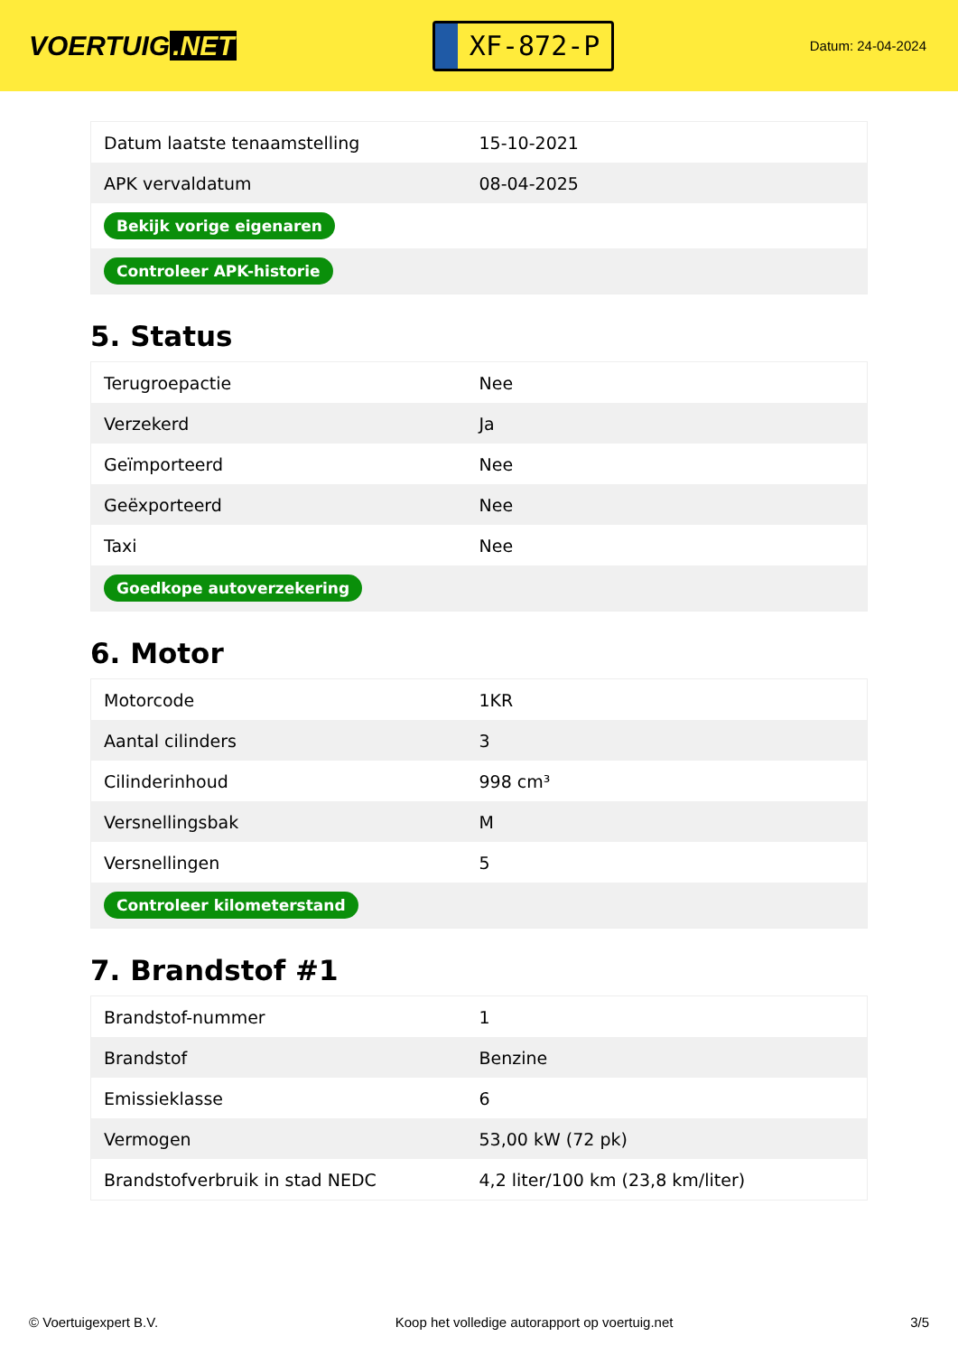VOERTUIG.NET
XF-872-P
Datum: 24-04-2024
| Datum laatste tenaamstelling | 15-10-2021 |
| APK vervaldatum | 08-04-2025 |
| Bekijk vorige eigenaren | |
| Controleer APK-historie | |
5. Status
| Terugroepactie | Nee |
| Verzekerd | Ja |
| Geïmporteerd | Nee |
| Geëxporteerd | Nee |
| Taxi | Nee |
| Goedkope autoverzekering | |
6. Motor
| Motorcode | 1KR |
| Aantal cilinders | 3 |
| Cilinderinhoud | 998 cm³ |
| Versnellingsbak | M |
| Versnellingen | 5 |
| Controleer kilometerstand | |
7. Brandstof #1
| Brandstof-nummer | 1 |
| Brandstof | Benzine |
| Emissieklasse | 6 |
| Vermogen | 53,00 kW (72 pk) |
| Brandstofverbruik in stad NEDC | 4,2 liter/100 km (23,8 km/liter) |
© Voertuigexpert B.V. Koop het volledige autorapport op voertuig.net 3/5